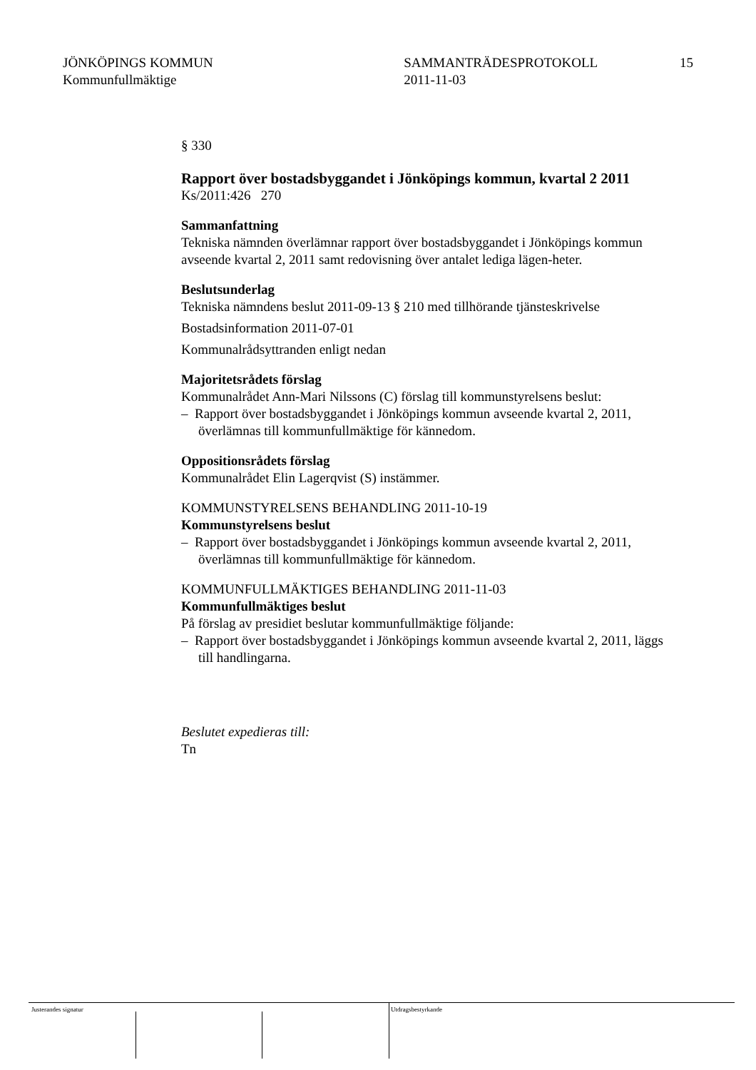JÖNKÖPINGS KOMMUN
Kommunfullmäktige
SAMMANTRÄDESPROTOKOLL
2011-11-03
15
§ 330
Rapport över bostadsbyggandet i Jönköpings kommun, kvartal 2 2011
Ks/2011:426 270
Sammanfattning
Tekniska nämnden överlämnar rapport över bostadsbyggandet i Jönköpings kommun avseende kvartal 2, 2011 samt redovisning över antalet lediga lägen-heter.
Beslutsunderlag
Tekniska nämndens beslut 2011-09-13 § 210 med tillhörande tjänsteskrivelse
Bostadsinformation 2011-07-01
Kommunalrådsyttranden enligt nedan
Majoritetsrådets förslag
Kommunalrådet Ann-Mari Nilssons (C) förslag till kommunstyrelsens beslut:
– Rapport över bostadsbyggandet i Jönköpings kommun avseende kvartal 2, 2011, överlämnas till kommunfullmäktige för kännedom.
Oppositionsrådets förslag
Kommunalrådet Elin Lagerqvist (S) instämmer.
KOMMUNSTYRELSENS BEHANDLING 2011-10-19
Kommunstyrelsens beslut
– Rapport över bostadsbyggandet i Jönköpings kommun avseende kvartal 2, 2011, överlämnas till kommunfullmäktige för kännedom.
KOMMUNFULLMÄKTIGES BEHANDLING 2011-11-03
Kommunfullmäktiges beslut
På förslag av presidiet beslutar kommunfullmäktige följande:
– Rapport över bostadsbyggandet i Jönköpings kommun avseende kvartal 2, 2011, läggs till handlingarna.
Beslutet expedieras till:
Tn
Justerandes signatur Utdragsbestyrkande